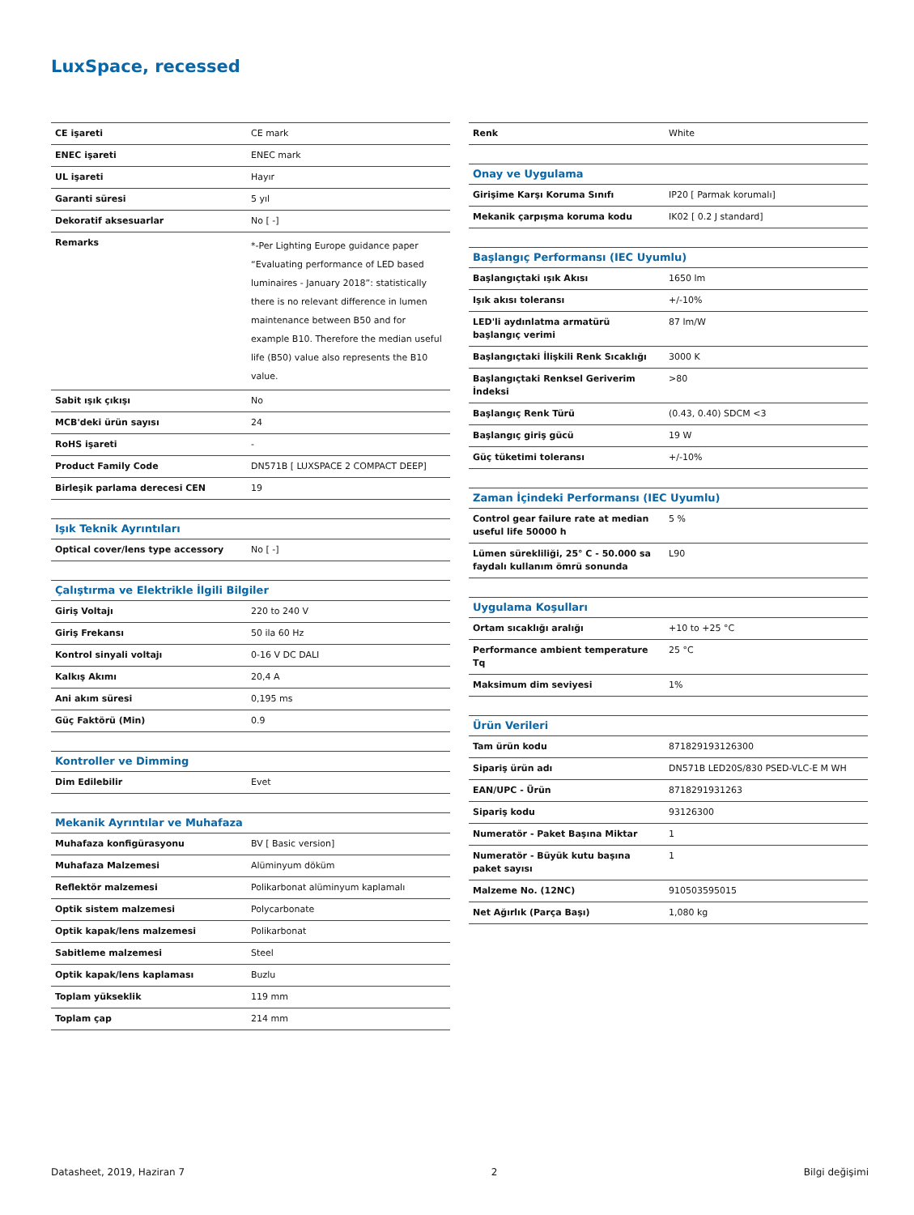LuxSpace, recessed
| CE işareti | CE mark |
| ENEC işareti | ENEC mark |
| UL işareti | Hayır |
| Garanti süresi | 5 yıl |
| Dekoratif aksesuarlar | No [ -] |
| Remarks | *-Per Lighting Europe guidance paper “Evaluating performance of LED based luminaires - January 2018”: statistically there is no relevant difference in lumen maintenance between B50 and for example B10. Therefore the median useful life (B50) value also represents the B10 value. |
| Sabit ışık çıkışı | No |
| MCB'deki ürün sayısı | 24 |
| RoHS işareti | - |
| Product Family Code | DN571B [ LUXSPACE 2 COMPACT DEEP] |
| Birleşik parlama derecesi CEN | 19 |
| Işık Teknik Ayrıntıları | |
| Optical cover/lens type accessory | No [ -] |
| Çalıştırma ve Elektrikle İlgili Bilgiler | |
| Giriş Voltajı | 220 to 240 V |
| Giriş Frekansı | 50 ila 60 Hz |
| Kontrol sinyali voltajı | 0-16 V DC DALI |
| Kalkış Akımı | 20,4 A |
| Ani akım süresi | 0,195 ms |
| Güç Faktörü (Min) | 0.9 |
| Kontroller ve Dimming | |
| Dim Edilebilir | Evet |
| Mekanik Ayrıntılar ve Muhafaza | |
| Muhafaza konfigürasyonu | BV [ Basic version] |
| Muhafaza Malzemesi | Alüminyum döküm |
| Reflektör malzemesi | Polikarbonat alüminyum kaplamalı |
| Optik sistem malzemesi | Polycarbonate |
| Optik kapak/lens malzemesi | Polikarbonat |
| Sabitleme malzemesi | Steel |
| Optik kapak/lens kaplaması | Buzlu |
| Toplam yükseklik | 119 mm |
| Toplam çap | 214 mm |
| Renk | White |
| Onay ve Uygulama | |
| Girişime Karşı Koruma Sınıfı | IP20 [ Parmak korumalı] |
| Mekanik çarpışma koruma kodu | IK02 [ 0.2 J standard] |
| Başlangıç Performansı (IEC Uyumlu) | |
| Başlangıçtaki ışık Akısı | 1650 lm |
| Işık akısı toleransı | +/-10% |
| LED'li aydınlatma armatürü başlangıç verimi | 87 lm/W |
| Başlangıçtaki İlişkili Renk Sıcaklığı | 3000 K |
| Başlangıçtaki Renksel Geriverim İndeksi | >80 |
| Başlangıç Renk Türü | (0.43, 0.40) SDCM <3 |
| Başlangıç giriş gücü | 19 W |
| Güç tüketimi toleransı | +/-10% |
| Zaman İçindeki Performansı (IEC Uyumlu) | |
| Control gear failure rate at median useful life 50000 h | 5 % |
| Lümen sürekliliği, 25° C - 50.000 sa faydalı kullanım ömrü sonunda | L90 |
| Uygulama Koşulları | |
| Ortam sıcaklığı aralığı | +10 to +25 °C |
| Performance ambient temperature Tq | 25 °C |
| Maksimum dim seviyesi | 1% |
| Ürün Verileri | |
| Tam ürün kodu | 871829193126300 |
| Sipariş ürün adı | DN571B LED20S/830 PSED-VLC-E M WH |
| EAN/UPC - Ürün | 8718291931263 |
| Sipariş kodu | 93126300 |
| Numeratör - Paket Başına Miktar | 1 |
| Numeratör - Büyük kutu başına paket sayısı | 1 |
| Malzeme No. (12NC) | 910503595015 |
| Net Ağırlık (Parça Başı) | 1,080 kg |
Datasheet, 2019, Haziran 7 2 Bilgi değişimi